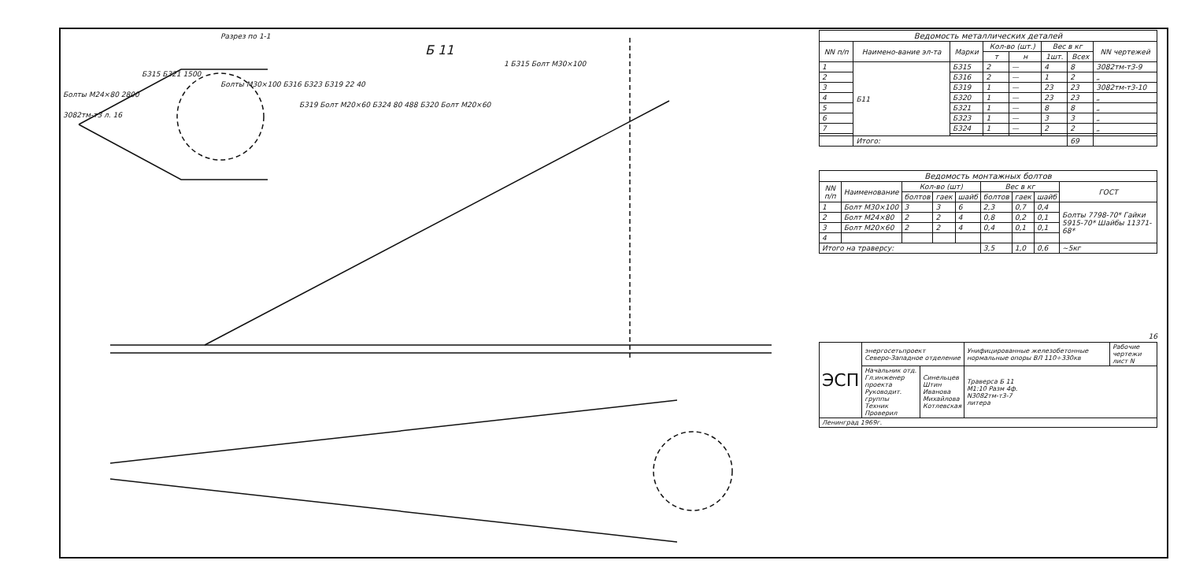Разрез по 1-1
Б 11
1 Б315 Болт М30×100
Б315 Б321 1500
Болты М30×100 Б316 Б323 Б319 22 40
Болты М24×80 2800
Б319 Болт М20×60 Б324 80 488 Б320 Болт М20×60
3082тм-т3 л. 16
| Ведомость металлических деталей | | | | | | | |
| --- | --- | --- | --- | --- | --- | --- | --- |
| NN п/п | Наимено-вание эл-та | Марки | Кол-во (шт.) | | Вес в кг | | NN чертежей |
| | | | т | н | 1шт. | Всех | |
| 1 | Б11 | Б315 | 2 | — | 4 | 8 | 3082тм-т3-9 |
| 2 | | Б316 | 2 | — | 1 | 2 | „ |
| 3 | | Б319 | 1 | — | 23 | 23 | 3082тм-т3-10 |
| 4 | | Б320 | 1 | — | 23 | 23 | „ |
| 5 | | Б321 | 1 | — | 8 | 8 | „ |
| 6 | | Б323 | 1 | — | 3 | 3 | „ |
| 7 | | Б324 | 1 | — | 2 | 2 | „ |
| | Итого: | | | | | 69 | |
| Ведомость монтажных болтов | | | | | | | | |
| --- | --- | --- | --- | --- | --- | --- | --- | --- |
| NN п/п | Наименование | Кол-во (шт) | | | Вес в кг | | | ГОСТ |
| | | болтов | гаек | шайб | болтов | гаек | шайб | |
| 1 | Болт М30×100 | 3 | 3 | 6 | 2,3 | 0,7 | 0,4 | Болты 7798-70* Гайки 5915-70* Шайбы 11371-68* |
| 2 | Болт М24×80 | 2 | 2 | 4 | 0,8 | 0,2 | 0,1 | |
| 3 | Болт М20×60 | 2 | 2 | 4 | 0,4 | 0,1 | 0,1 | |
| 4 | | | | | | | | |
| Итого на траверсу: | | | | | 3,5 | 1,0 | 0,6 | ~5кг |
16
| ЭСП | энергосетьпроект Северо-Западное отделение | | Унифицированные железобетонные нормальные опоры ВЛ 110÷330кв | Рабочие чертежи лист N |
| | Начальник отд. Гл.инженер проекта Руководит. группы Техник Проверил | Синельцев Штин Иванова Михайлова Котлевская | Траверса Б 11 М1:10 Разм 4ф. N3082тм-т3-7 литера | |
| Ленинград 1969г. | | | | |